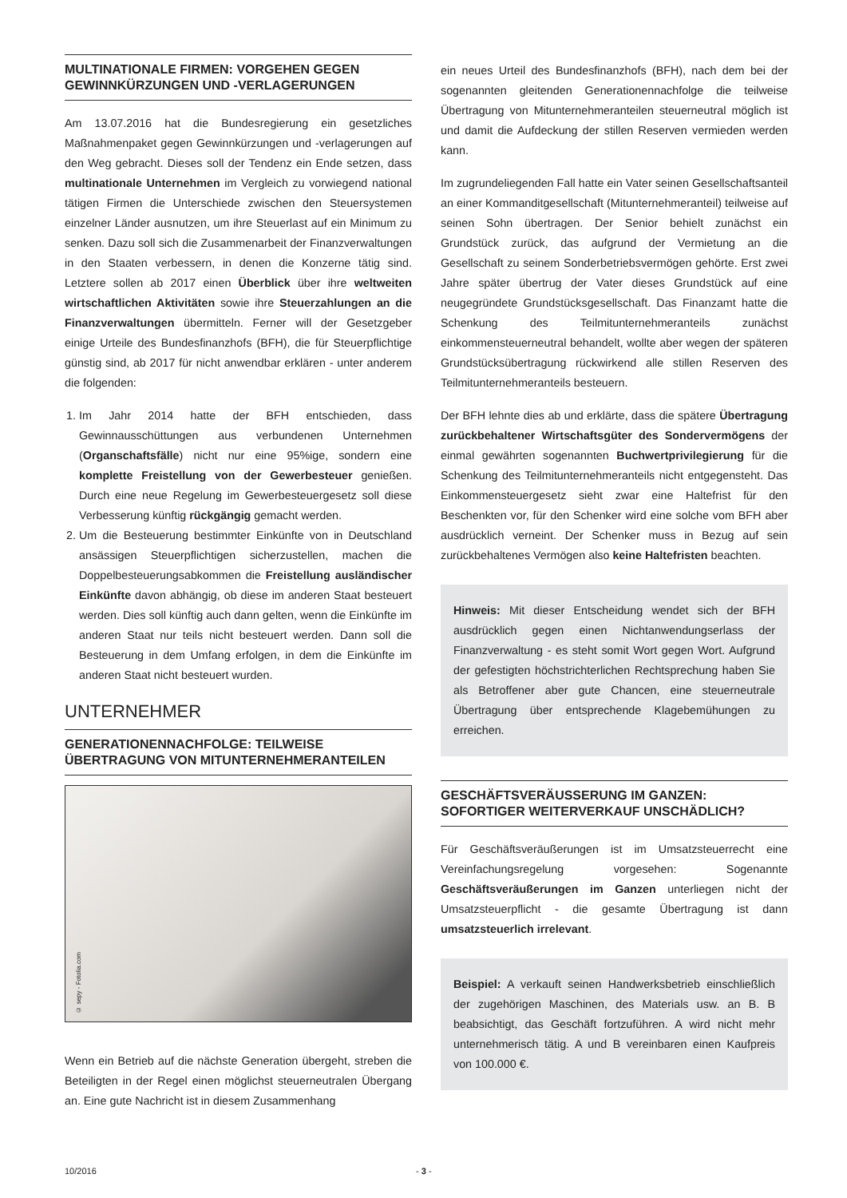MULTINATIONALE FIRMEN: VORGEHEN GEGEN GEWINNKÜRZUNGEN UND -VERLAGERUNGEN
Am 13.07.2016 hat die Bundesregierung ein gesetzliches Maßnahmenpaket gegen Gewinnkürzungen und -verlagerungen auf den Weg gebracht. Dieses soll der Tendenz ein Ende setzen, dass multinationale Unternehmen im Vergleich zu vorwiegend national tätigen Firmen die Unterschiede zwischen den Steuersystemen einzelner Länder ausnutzen, um ihre Steuerlast auf ein Minimum zu senken. Dazu soll sich die Zusammenarbeit der Finanzverwaltungen in den Staaten verbessern, in denen die Konzerne tätig sind. Letztere sollen ab 2017 einen Überblick über ihre weltweiten wirtschaftlichen Aktivitäten sowie ihre Steuerzahlungen an die Finanzverwaltungen übermitteln. Ferner will der Gesetzgeber einige Urteile des Bundesfinanzhofs (BFH), die für Steuerpflichtige günstig sind, ab 2017 für nicht anwendbar erklären - unter anderem die folgenden:
1. Im Jahr 2014 hatte der BFH entschieden, dass Gewinnausschüttungen aus verbundenen Unternehmen (Organschaftsfälle) nicht nur eine 95%ige, sondern eine komplette Freistellung von der Gewerbesteuer genießen. Durch eine neue Regelung im Gewerbesteuergesetz soll diese Verbesserung künftig rückgängig gemacht werden.
2. Um die Besteuerung bestimmter Einkünfte von in Deutschland ansässigen Steuerpflichtigen sicherzustellen, machen die Doppelbesteuerungsabkommen die Freistellung ausländischer Einkünfte davon abhängig, ob diese im anderen Staat besteuert werden. Dies soll künftig auch dann gelten, wenn die Einkünfte im anderen Staat nur teils nicht besteuert werden. Dann soll die Besteuerung in dem Umfang erfolgen, in dem die Einkünfte im anderen Staat nicht besteuert wurden.
UNTERNEHMER
GENERATIONENNACHFOLGE: TEILWEISE ÜBERTRAGUNG VON MITUNTERNEHMERANTEILEN
© sepy - Fotolia.com
Wenn ein Betrieb auf die nächste Generation übergeht, streben die Beteiligten in der Regel einen möglichst steuerneutralen Übergang an. Eine gute Nachricht ist in diesem Zusammenhang
ein neues Urteil des Bundesfinanzhofs (BFH), nach dem bei der sogenannten gleitenden Generationennachfolge die teilweise Übertragung von Mitunternehmeranteilen steuerneutral möglich ist und damit die Aufdeckung der stillen Reserven vermieden werden kann.
Im zugrundeliegenden Fall hatte ein Vater seinen Gesellschaftsanteil an einer Kommanditgesellschaft (Mitunternehmeranteil) teilweise auf seinen Sohn übertragen. Der Senior behielt zunächst ein Grundstück zurück, das aufgrund der Vermietung an die Gesellschaft zu seinem Sonderbetriebsvermögen gehörte. Erst zwei Jahre später übertrug der Vater dieses Grundstück auf eine neugegründete Grundstücksgesellschaft. Das Finanzamt hatte die Schenkung des Teilmitunternehmeranteils zunächst einkommensteuerneutral behandelt, wollte aber wegen der späteren Grundstücksübertragung rückwirkend alle stillen Reserven des Teilmitunternehmeranteils besteuern.
Der BFH lehnte dies ab und erklärte, dass die spätere Übertragung zurückbehaltener Wirtschaftsgüter des Sondervermögens der einmal gewährten sogenannten Buchwertprivilegierung für die Schenkung des Teilmitunternehmeranteils nicht entgegensteht. Das Einkommensteuergesetz sieht zwar eine Haltefrist für den Beschenkten vor, für den Schenker wird eine solche vom BFH aber ausdrücklich verneint. Der Schenker muss in Bezug auf sein zurückbehaltenes Vermögen also keine Haltefristen beachten.
Hinweis: Mit dieser Entscheidung wendet sich der BFH ausdrücklich gegen einen Nichtanwendungserlass der Finanzverwaltung - es steht somit Wort gegen Wort. Aufgrund der gefestigten höchstrichterlichen Rechtsprechung haben Sie als Betroffener aber gute Chancen, eine steuerneutrale Übertragung über entsprechende Klagebemühungen zu erreichen.
GESCHÄFTSVERÄUSSERUNG IM GANZEN: SOFORTIGER WEITERVERKAUF UNSCHÄDLICH?
Für Geschäftsveräußerungen ist im Umsatzsteuerrecht eine Vereinfachungsregelung vorgesehen: Sogenannte Geschäftsveräußerungen im Ganzen unterliegen nicht der Umsatzsteuerpflicht - die gesamte Übertragung ist dann umsatzsteuerlich irrelevant.
Beispiel: A verkauft seinen Handwerksbetrieb einschließlich der zugehörigen Maschinen, des Materials usw. an B. B beabsichtigt, das Geschäft fortzuführen. A wird nicht mehr unternehmerisch tätig. A und B vereinbaren einen Kaufpreis von 100.000 €.
10/2016 - 3 -